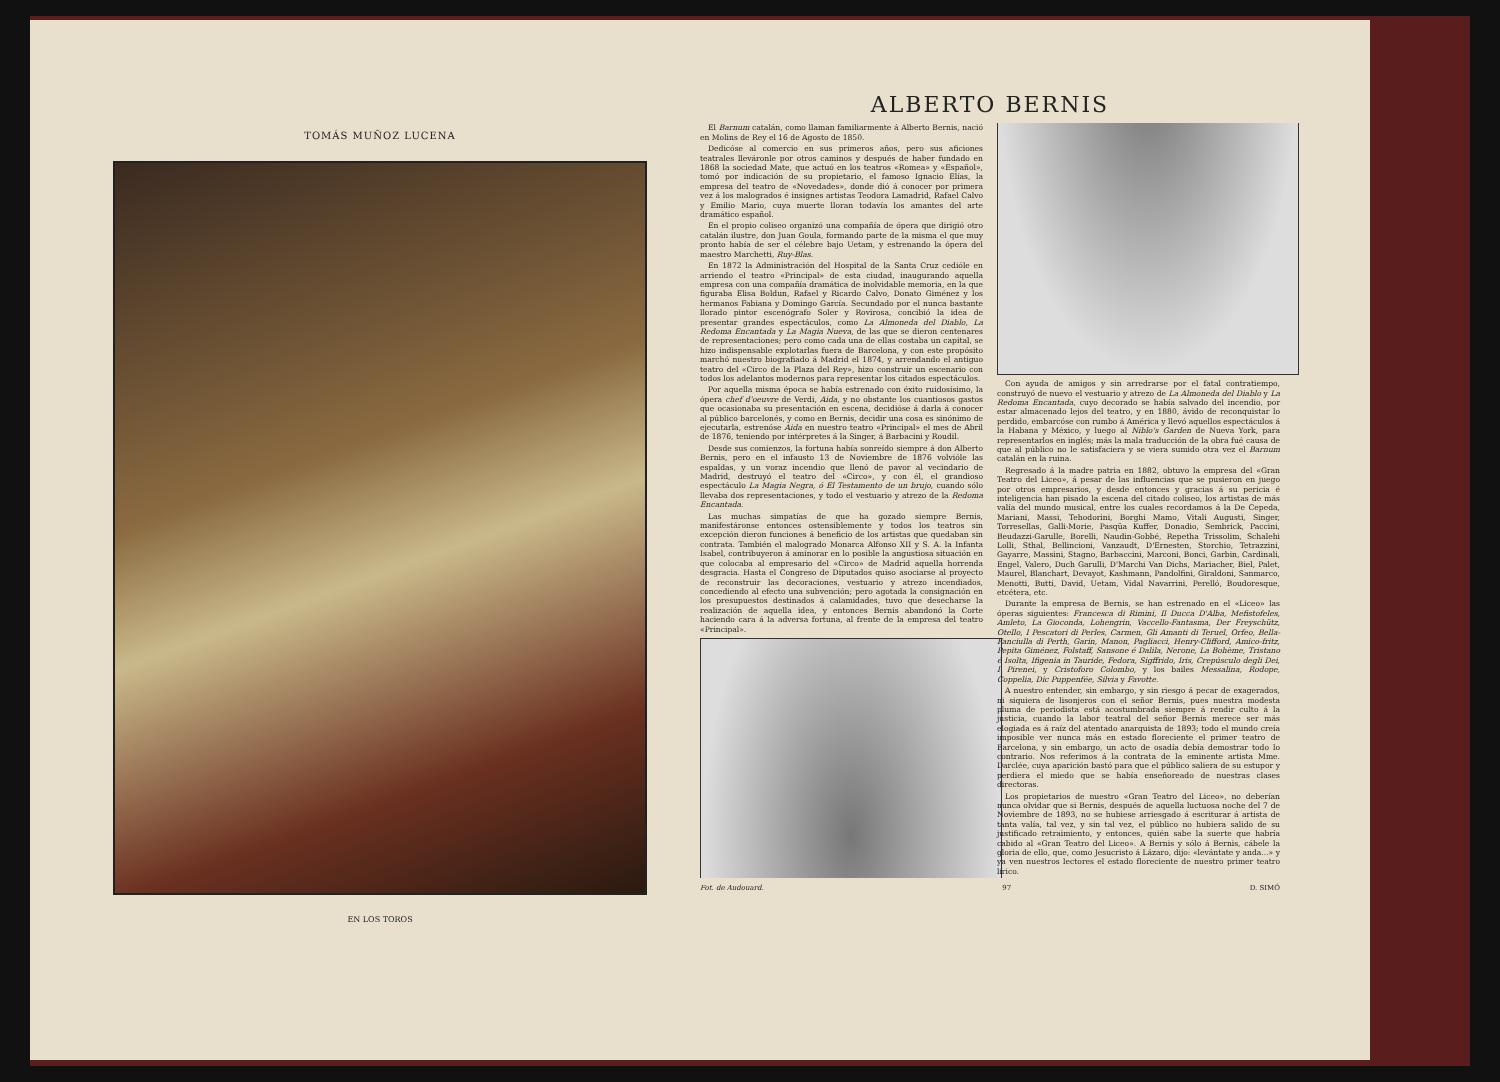TOMÁS MUÑOZ LUCENA
EN LOS TOROS
ALBERTO BERNIS
El Barnum catalán, como llaman familiarmente á Alberto Bernis, nació en Molins de Rey el 16 de Agosto de 1850.
Dedicóse al comercio en sus primeros años, pero sus aficiones teatrales lleváronle por otros caminos y después de haber fundado en 1868 la sociedad Mate, que actuó en los teatros «Romea» y «Español», tomó por indicación de su propietario, el famoso Ignacio Elías, la empresa del teatro de «Novedades», donde dió á conocer por primera vez á los malogrados é insignes artistas Teodora Lamadrid, Rafael Calvo y Emilio Mario, cuya muerte lloran todavía los amantes del arte dramático español.
En el propio coliseo organizó una compañía de ópera que dirigió otro catalán ilustre, don Juan Goula, formando parte de la misma el que muy pronto había de ser el célebre bajo Uetam, y estrenando la ópera del maestro Marchetti, Ruy-Blas.
En 1872 la Administración del Hospital de la Santa Cruz cedióle en arriendo el teatro «Principal» de esta ciudad, inaugurando aquella empresa con una compañía dramática de inolvidable memoria, en la que figuraba Elisa Boldun, Rafael y Ricardo Calvo, Donato Giménez y los hermanos Fabiana y Domingo García. Secundado por el nunca bastante llorado pintor escenógrafo Soler y Rovirosa, concibió la idea de presentar grandes espectáculos, como La Almoneda del Diablo, La Redoma Encantada y La Magia Nueva, de las que se dieron centenares de representaciones; pero como cada una de ellas costaba un capital, se hizo indispensable explotarlas fuera de Barcelona, y con este propósito marchó nuestro biografiado á Madrid el 1874, y arrendando el antiguo teatro del «Circo de la Plaza del Rey», hizo construir un escenario con todos los adelantos modernos para representar los citados espectáculos.
Por aquella misma época se había estrenado con éxito ruidosísimo, la ópera chef d'oeuvre de Verdi, Aida, y no obstante los cuantiosos gastos que ocasionaba su presentación en escena, decidióse á darla á conocer al público barcelonés, y como en Bernis, decidir una cosa es sinónimo de ejecutarla, estrenóse Aida en nuestro teatro «Principal» el mes de Abril de 1876, teniendo por intérpretes á la Singer, á Barbacini y Roudil.
Desde sus comienzos, la fortuna había sonreído siempre á don Alberto Bernis, pero en el infausto 13 de Noviembre de 1876 volvióle las espaldas, y un voraz incendio que llenó de pavor al vecindario de Madrid, destruyó el teatro del «Circo», y con él, el grandioso espectáculo La Magia Negra, ó El Testamento de un brujo, cuando sólo llevaba dos representaciones, y todo el vestuario y atrezo de la Redoma Encantada.
Las muchas simpatías de que ha gozado siempre Bernis, manifestáronse entonces ostensiblemente y todos los teatros sin excepción dieron funciones á beneficio de los artistas que quedaban sin contrata. También el malogrado Monarca Alfonso XII y S. A. la Infanta Isabel, contribuyeron á aminorar en lo posible la angustiosa situación en que colocaba al empresario del «Circo» de Madrid aquella horrenda desgracia. Hasta el Congreso de Diputados quiso asociarse al proyecto de reconstruir las decoraciones, vestuario y atrezo incendiados, concediendo al efecto una subvención; pero agotada la consignación en los presupuestos destinados á calamidades, tuvo que desecharse la realización de aquella idea, y entonces Bernis abandonó la Corte haciendo cara á la adversa fortuna, al frente de la empresa del teatro «Principal».
Con ayuda de amigos y sin arredrarse por el fatal contratiempo, construyó de nuevo el vestuario y atrezo de La Almoneda del Diablo y La Redoma Encantada, cuyo decorado se había salvado del incendio, por estar almacenado lejos del teatro, y en 1880, ávido de reconquistar lo perdido, embarcóse con rumbo á América y llevó aquellos espectáculos á la Habana y México, y luego al Niblo's Garden de Nueva York, para representarlos en inglés; más la mala traducción de la obra fué causa de que al público no le satisfaciera y se viera sumido otra vez el Barnum catalán en la ruina.
Regresado á la madre patria en 1882, obtuvo la empresa del «Gran Teatro del Liceo», á pesar de las influencias que se pusieron en juego por otros empresarios, y desde entonces y gracias á su pericia é inteligencia han pisado la escena del citado coliseo, los artistas de más valía del mundo musical, entre los cuales recordamos á la De Cepeda, Mariani, Massi, Tehodorini, Borghi Mamo, Vitali Augusti, Singer, Torresellas, Galli-Morie, Pasqüa Kuffer, Donadio, Sembrick, Paccini, Beudazzi-Garulle, Borelli, Naudin-Gobbé, Repetha Trissolim, Schalehi Lolli, Sthal, Bellincioni, Vanzaudt, D'Ernesten, Storchio, Tetrazzini, Gayarre, Massini, Stagno, Barbaccini, Marconi, Bonci, Garbin, Cardinali, Engel, Valero, Duch Garulli, D'Marchi Van Dichs, Mariacher, Biel, Palet, Maurel, Blanchart, Devayot, Kashmann, Pandolfini, Giraldoni, Sanmarco, Menotti, Butti, David, Uetam, Vidal Navarrini, Perelló, Boudoresque, etcétera, etc.
Durante la empresa de Bernis, se han estrenado en el «Liceo» las óperas siguientes: Francesca di Rimini, Il Ducca D'Alba, Mefistofeles, Amleto, La Gioconda, Lohengrin, Vaccello-Fantasma, Der Freyschütz, Otello, I Pescatori di Perles, Carmen, Gli Amanti di Teruel, Orfeo, Bella-Fanciulla di Perth, Garin, Manon, Pagliacci, Henry-Clifford, Amico-fritz, Pepita Giménez, Folstaff, Sansone é Dalila, Nerone, La Bohème, Tristano é Isolta, Ifigenia in Tauride, Fedora, Sigffrido, Iris, Crepúsculo degli Dei, I Pirenei, y Cristoforo Colombo, y los bailes Messalina, Rodope, Coppelia, Dic Puppenfée, Silvia y Favotte.
A nuestro entender, sin embargo, y sin riesgo á pecar de exagerados, ni siquiera de lisonjeros con el señor Bernis, pues nuestra modesta pluma de periodista está acostumbrada siempre á rendir culto á la justicia, cuando la labor teatral del señor Bernis merece ser más elogiada es á raíz del atentado anarquista de 1893; todo el mundo creía imposible ver nunca más en estado floreciente el primer teatro de Barcelona, y sin embargo, un acto de osadía debía demostrar todo lo contrario. Nos referimos á la contrata de la eminente artista Mme. Darclée, cuya aparición bastó para que el público saliera de su estupor y perdiera el miedo que se había enseñoreado de nuestras clases directoras.
Los propietarios de nuestro «Gran Teatro del Liceo», no deberían nunca olvidar que si Bernis, después de aquella luctuosa noche del 7 de Noviembre de 1893, no se hubiese arriesgado á escriturar á artista de tanta valía, tal vez, y sin tal vez, el público no hubiera salido de su justificado retraimiento, y entonces, quién sabe la suerte que habría cabido al «Gran Teatro del Liceo». A Bernis y sólo á Bernis, cábele la gloria de ello, que, como Jesucristo á Lázaro, dijo: «levántate y anda...» y ya ven nuestros lectores el estado floreciente de nuestro primer teatro lírico.
Fot. de Audouard. 97 D. SIMÓ